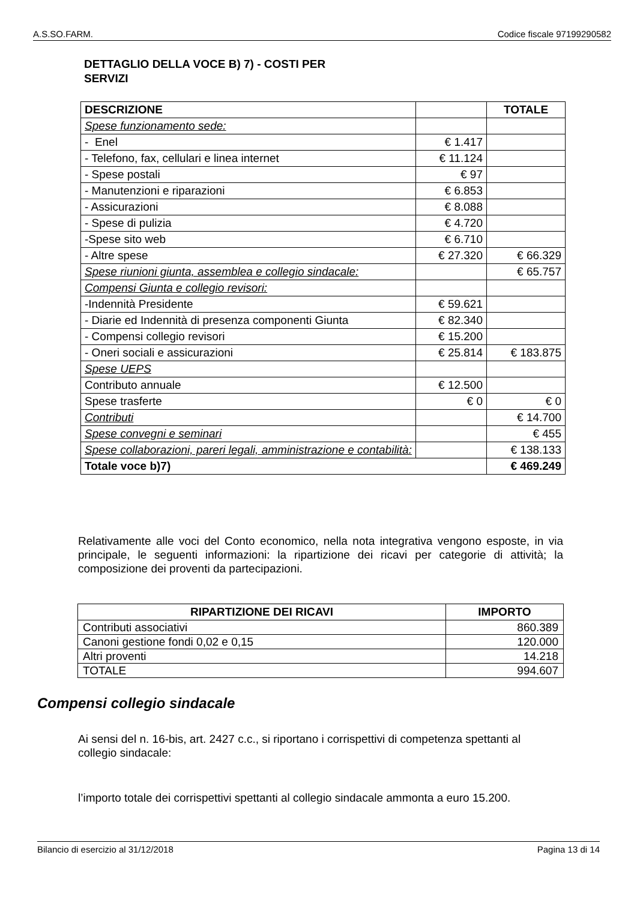A.S.SO.FARM. Codice fiscale 97199290582
DETTAGLIO DELLA VOCE B) 7) - COSTI PER SERVIZI
| DESCRIZIONE | | TOTALE |
| --- | --- | --- |
| Spese funzionamento sede: | | |
| - Enel | € 1.417 | |
| - Telefono, fax, cellulari e linea internet | € 11.124 | |
| - Spese postali | € 97 | |
| - Manutenzioni e riparazioni | € 6.853 | |
| - Assicurazioni | € 8.088 | |
| - Spese di pulizia | € 4.720 | |
| -Spese sito web | € 6.710 | |
| - Altre spese | € 27.320 | € 66.329 |
| Spese riunioni giunta, assemblea e collegio sindacale: | | € 65.757 |
| Compensi Giunta e collegio revisori: | | |
| -Indennità Presidente | € 59.621 | |
| - Diarie ed Indennità di presenza componenti Giunta | € 82.340 | |
| - Compensi collegio revisori | € 15.200 | |
| - Oneri sociali e assicurazioni | € 25.814 | € 183.875 |
| Spese UEPS | | |
| Contributo annuale | € 12.500 | |
| Spese trasferte | € 0 | € 0 |
| Contributi | | € 14.700 |
| Spese convegni e seminari | | € 455 |
| Spese collaborazioni, pareri legali, amministrazione e contabilità: | | € 138.133 |
| Totale voce b)7) | | € 469.249 |
Relativamente alle voci del Conto economico, nella nota integrativa vengono esposte, in via principale, le seguenti informazioni: la ripartizione dei ricavi per categorie di attività; la composizione dei proventi da partecipazioni.
| RIPARTIZIONE DEI RICAVI | IMPORTO |
| --- | --- |
| Contributi associativi | 860.389 |
| Canoni gestione fondi 0,02 e 0,15 | 120.000 |
| Altri proventi | 14.218 |
| TOTALE | 994.607 |
Compensi collegio sindacale
Ai sensi del n. 16-bis, art. 2427 c.c., si riportano i corrispettivi di competenza spettanti al collegio sindacale:
l’importo totale dei corrispettivi spettanti al collegio sindacale ammonta a euro 15.200.
Bilancio di esercizio al 31/12/2018 Pagina 13 di 14